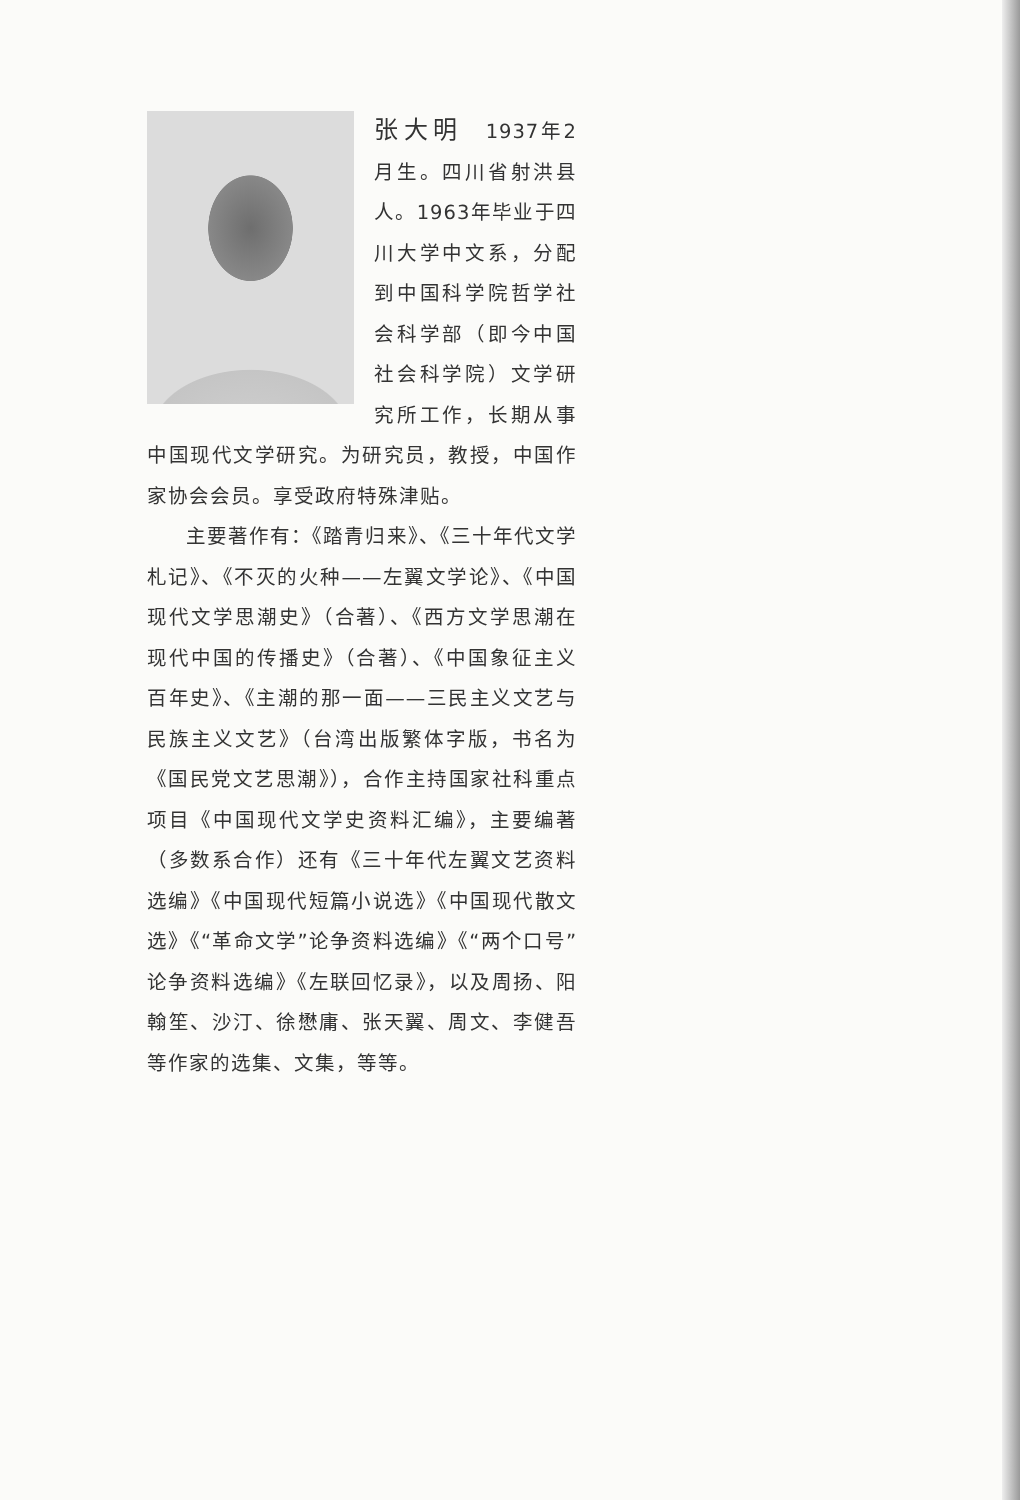张大明　1937年2月生。四川省射洪县人。1963年毕业于四川大学中文系，分配到中国科学院哲学社会科学部（即今中国社会科学院）文学研究所工作，长期从事中国现代文学研究。为研究员，教授，中国作家协会会员。享受政府特殊津贴。
主要著作有：《踏青归来》、《三十年代文学札记》、《不灭的火种——左翼文学论》、《中国现代文学思潮史》（合著）、《西方文学思潮在现代中国的传播史》（合著）、《中国象征主义百年史》、《主潮的那一面——三民主义文艺与民族主义文艺》（台湾出版繁体字版，书名为《国民党文艺思潮》），合作主持国家社科重点项目《中国现代文学史资料汇编》，主要编著（多数系合作）还有《三十年代左翼文艺资料选编》《中国现代短篇小说选》《中国现代散文选》《“革命文学”论争资料选编》《“两个口号”论争资料选编》《左联回忆录》，以及周扬、阳翰笙、沙汀、徐懋庸、张天翼、周文、李健吾等作家的选集、文集，等等。